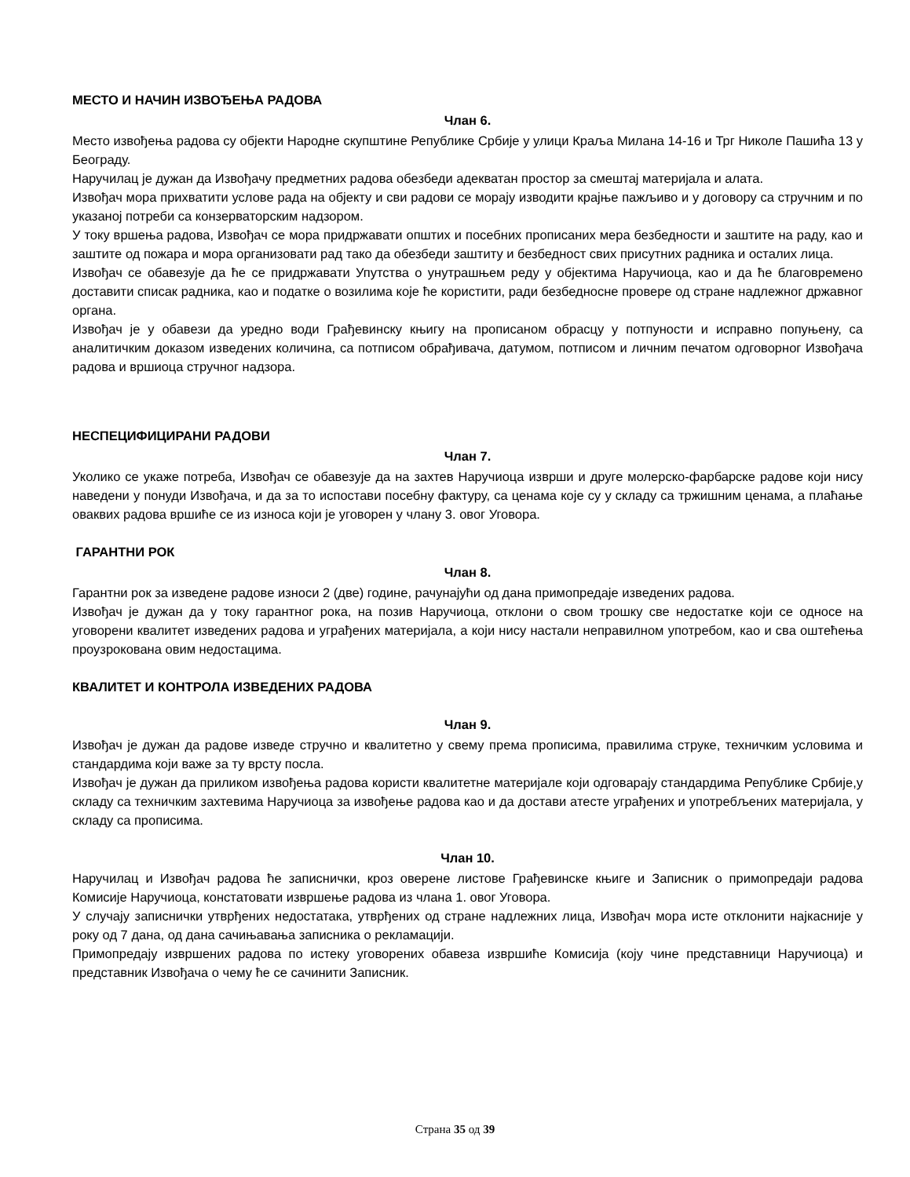МЕСТО И НАЧИН ИЗВОЂЕЊА РАДОВА
Члан 6.
Место извођења радова су објекти Народне скупштине Републике Србије у улици Краља Милана 14-16 и Трг Николе Пашића 13 у Београду.
Наручилац је дужан да Извођачу предметних радова обезбеди адекватан простор за смештај материјала и алата.
Извођач мора прихватити услове рада на објекту и сви радови се морају изводити крајње пажљиво и у договору са стручним и по указаној потреби са конзерваторским надзором.
У току вршења радова, Извођач се мора придржавати општих и посебних прописаних мера безбедности и заштите на раду, као и заштите од пожара и мора организовати рад тако да обезбеди заштиту и безбедност свих присутних радника и осталих лица.
Извођач се обавезује да ће се придржавати Упутства о унутрашњем реду у објектима Наручиоца, као и да ће благовремено доставити списак радника, као и податке о возилима које ће користити, ради безбедносне провере од стране надлежног државног органа.
Извођач је у обавези да уредно води Грађевинску књигу на прописаном обрасцу у потпуности и исправно попуњену, са аналитичким доказом изведених количина, са потписом обрађивача, датумом, потписом и личним печатом одговорног Извођача радова и вршиоца стручног надзора.
НЕСПЕЦИФИЦИРАНИ РАДОВИ
Члан 7.
Уколико се укаже потреба, Извођач се обавезује да на захтев Наручиоца изврши и друге молерско-фарбарске радове који нису наведени у понуди Извођача, и да за то испостави посебну фактуру, са ценама које су у складу са тржишним ценама, а плаћање оваквих радова вршиће се из износа који је уговорен у члану 3. овог Уговора.
ГАРАНТНИ РОК
Члан 8.
Гарантни рок за изведене радове износи 2 (две) године, рачунајући од дана примопредаје изведених радова.
Извођач је дужан да у току гарантног рока, на позив Наручиоца, отклони о свом трошку све недостатке који се односе на уговорени квалитет изведених радова и уграђених материјала, а који нису настали неправилном употребом, као и сва оштећења проузрокована овим недостацима.
КВАЛИТЕТ И КОНТРОЛА ИЗВЕДЕНИХ РАДОВА
Члан 9.
Извођач је дужан да радове изведе стручно и квалитетно у свему према прописима, правилима струке, техничким условима и стандардима који важе за ту врсту посла.
Извођач је дужан да приликом извођења радова користи квалитетне материјале који одговарају стандардима Републике Србије,у складу са техничким захтевима Наручиоца за извођење радова као и да достави атесте уграђених и употребљених материјала, у складу са прописима.
Члан 10.
Наручилац и Извођач радова ће записнички, кроз оверене листове Грађевинске књиге и Записник о примопредаји радова Комисије Наручиоца, констатовати извршење радова из члана 1. овог Уговора.
У случају записнички утврђених недостатака, утврђених од стране надлежних лица, Извођач мора исте отклонити најкасније у року од 7 дана, од дана сачињавања записника о рекламацији.
Примопредају извршених радова по истеку уговорених обавеза извршиће Комисија (коју чине представници Наручиоца) и представник Извођача о чему ће се сачинити Записник.
Страна 35 од 39